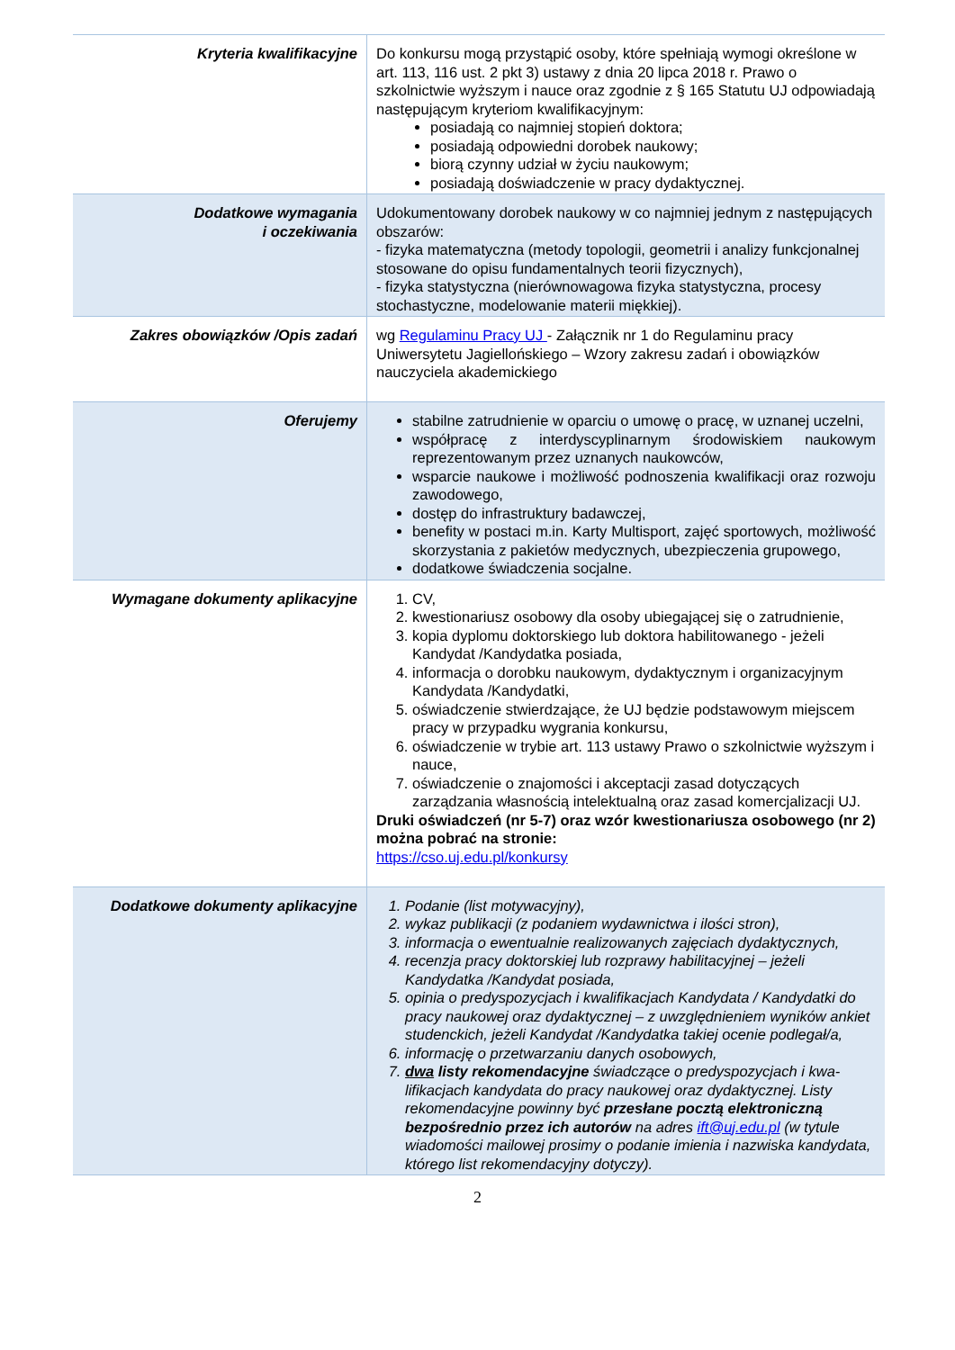| Kryteria kwalifikacyjne | Do konkursu mogą przystąpić osoby, które spełniają wymogi określone w art. 113, 116 ust. 2 pkt 3) ustawy z dnia 20 lipca 2018 r. Prawo o szkolnictwie wyższym i nauce oraz zgodnie z § 165 Statutu UJ odpowiadają następującym kryteriom kwalifikacyjnym: posiadają co najmniej stopień doktora; posiadają odpowiedni dorobek naukowy; biorą czynny udział w życiu naukowym; posiadają doświadczenie w pracy dydaktycznej. |
| Dodatkowe wymagania i oczekiwania | Udokumentowany dorobek naukowy w co najmniej jednym z następujących obszarów: - fizyka matematyczna (metody topologii, geometrii i analizy funkcjonalnej stosowane do opisu fundamentalnych teorii fizycznych), - fizyka statystyczna (nierównowagowa fizyka statystyczna, procesy stochastyczne, modelowanie materii miękkiej). |
| Zakres obowiązków /Opis zadań | wg Regulaminu Pracy UJ - Załącznik nr 1 do Regulaminu pracy Uniwersytetu Jagiellońskiego – Wzory zakresu zadań i obowiązków nauczyciela akademickiego |
| Oferujemy | stabilne zatrudnienie w oparciu o umowę o pracę, w uznanej uczelni, współpracę z interdyscyplinarnym środowiskiem naukowym reprezentowanym przez uznanych naukowców, wsparcie naukowe i możliwość podnoszenia kwalifikacji oraz rozwoju zawodowego, dostęp do infrastruktury badawczej, benefity w postaci m.in. Karty Multisport, zajęć sportowych, możliwość skorzystania z pakietów medycznych, ubezpieczenia grupowego, dodatkowe świadczenia socjalne. |
| Wymagane dokumenty aplikacyjne | 1. CV, 2. kwestionariusz osobowy dla osoby ubiegającej się o zatrudnienie, 3. kopia dyplomu doktorskiego lub doktora habilitowanego - jeżeli Kandydat /Kandydatka posiada, 4. informacja o dorobku naukowym, dydaktycznym i organizacyjnym Kandydata /Kandydatki, 5. oświadczenie stwierdzające, że UJ będzie podstawowym miejscem pracy w przypadku wygrania konkursu, 6. oświadczenie w trybie art. 113 ustawy Prawo o szkolnictwie wyższym i nauce, 7. oświadczenie o znajomości i akceptacji zasad dotyczących zarządzania własnością intelektualną oraz zasad komercjalizacji UJ. Druki oświadczeń (nr 5-7) oraz wzór kwestionariusza osobowego (nr 2) można pobrać na stronie: https://cso.uj.edu.pl/konkursy |
| Dodatkowe dokumenty aplikacyjne | 1. Podanie (list motywacyjny), 2. wykaz publikacji (z podaniem wydawnictwa i ilości stron), 3. informacja o ewentualnie realizowanych zajęciach dydaktycznych, 4. recenzja pracy doktorskiej lub rozprawy habilitacyjnej – jeżeli Kandydatka /Kandydat posiada, 5. opinia o predyspozycjach i kwalifikacjach Kandydata / Kandydatki do pracy naukowej oraz dydaktycznej – z uwzględnieniem wyników ankiet studenckich, jeżeli Kandydat /Kandydatka takiej ocenie podlegał/a, 6. informację o przetwarzaniu danych osobowych, 7. dwa listy rekomendacyjne świadczące o predyspozycjach i kwa-lifikacjach kandydata do pracy naukowej oraz dydaktycznej. Listy rekomendacyjne powinny być przesłane pocztą elektroniczną bezpośrednio przez ich autorów na adres ift@uj.edu.pl (w tytule wiadomości mailowej prosimy o podanie imienia i nazwiska kandydata, którego list rekomendacyjny dotyczy). |
2